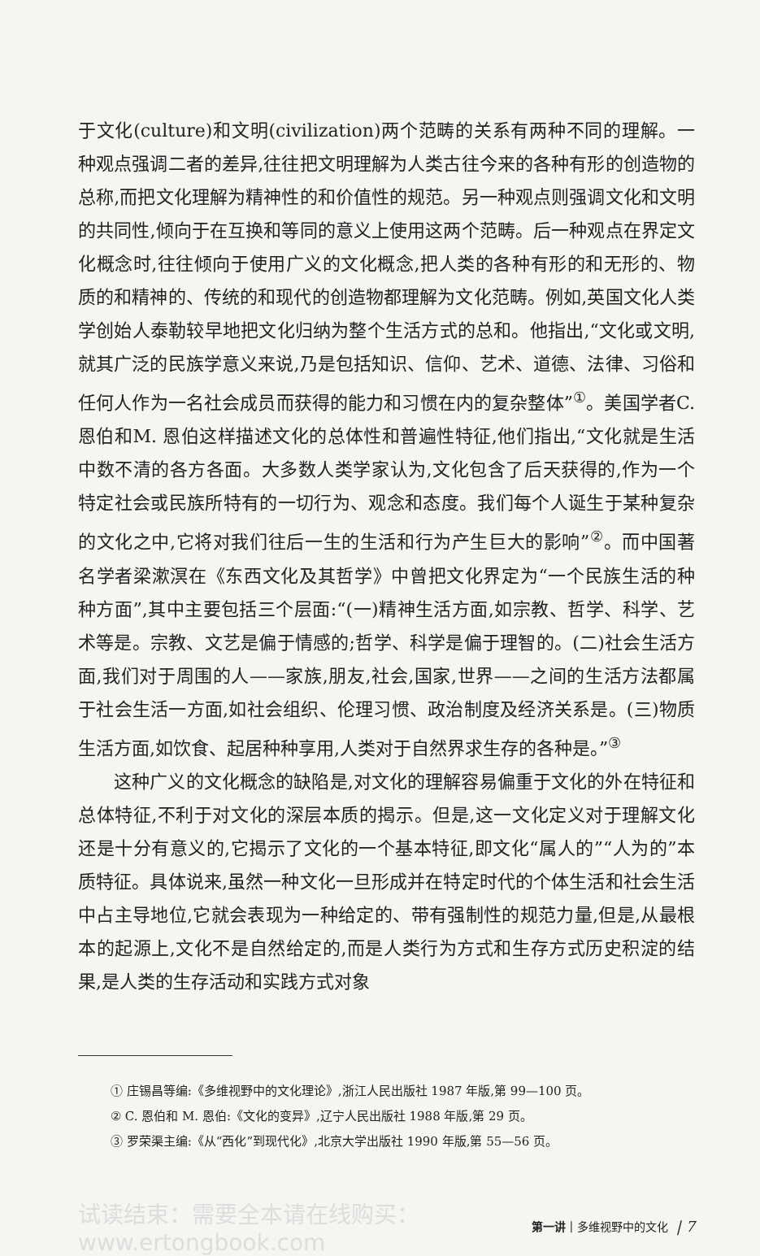于文化(culture)和文明(civilization)两个范畴的关系有两种不同的理解。一种观点强调二者的差异,往往把文明理解为人类古往今来的各种有形的创造物的总称,而把文化理解为精神性的和价值性的规范。另一种观点则强调文化和文明的共同性,倾向于在互换和等同的意义上使用这两个范畴。后一种观点在界定文化概念时,往往倾向于使用广义的文化概念,把人类的各种有形的和无形的、物质的和精神的、传统的和现代的创造物都理解为文化范畴。例如,英国文化人类学创始人泰勒较早地把文化归纳为整个生活方式的总和。他指出,“文化或文明,就其广泛的民族学意义来说,乃是包括知识、信仰、艺术、道德、法律、习俗和任何人作为一名社会成员而获得的能力和习惯在内的复杂整体”<sup>①</sup>。美国学者C. 恩伯和M. 恩伯这样描述文化的总体性和普遍性特征,他们指出,“文化就是生活中数不清的各方各面。大多数人类学家认为,文化包含了后天获得的,作为一个特定社会或民族所特有的一切行为、观念和态度。我们每个人诞生于某种复杂的文化之中,它将对我们往后一生的生活和行为产生巨大的影响”<sup>②</sup>。而中国著名学者梁漱溟在《东西文化及其哲学》中曾把文化界定为“一个民族生活的种种方面”,其中主要包括三个层面:“(一)精神生活方面,如宗教、哲学、科学、艺术等是。宗教、文艺是偏于情感的;哲学、科学是偏于理智的。(二)社会生活方面,我们对于周围的人——家族,朋友,社会,国家,世界——之间的生活方法都属于社会生活一方面,如社会组织、伦理习惯、政治制度及经济关系是。(三)物质生活方面,如饮食、起居种种享用,人类对于自然界求生存的各种是。”<sup>③</sup>
这种广义的文化概念的缺陷是,对文化的理解容易偏重于文化的外在特征和总体特征,不利于对文化的深层本质的揭示。但是,这一文化定义对于理解文化还是十分有意义的,它揭示了文化的一个基本特征,即文化“属人的”“人为的”本质特征。具体说来,虽然一种文化一旦形成并在特定时代的个体生活和社会生活中占主导地位,它就会表现为一种给定的、带有强制性的规范力量,但是,从最根本的起源上,文化不是自然给定的,而是人类行为方式和生存方式历史积淀的结果,是人类的生存活动和实践方式对象
① 庄锡昌等编:《多维视野中的文化理论》,浙江人民出版社 1987 年版,第 99—100 页。
② C. 恩伯和 M. 恩伯:《文化的变异》,辽宁人民出版社 1988 年版,第 29 页。
③ 罗荣渠主编:《从“西化”到现代化》,北京大学出版社 1990 年版,第 55—56 页。
试读结束：需要全本请在线购买： www.ertongbook.com 第一讲 | 多维视野中的文化 | 7